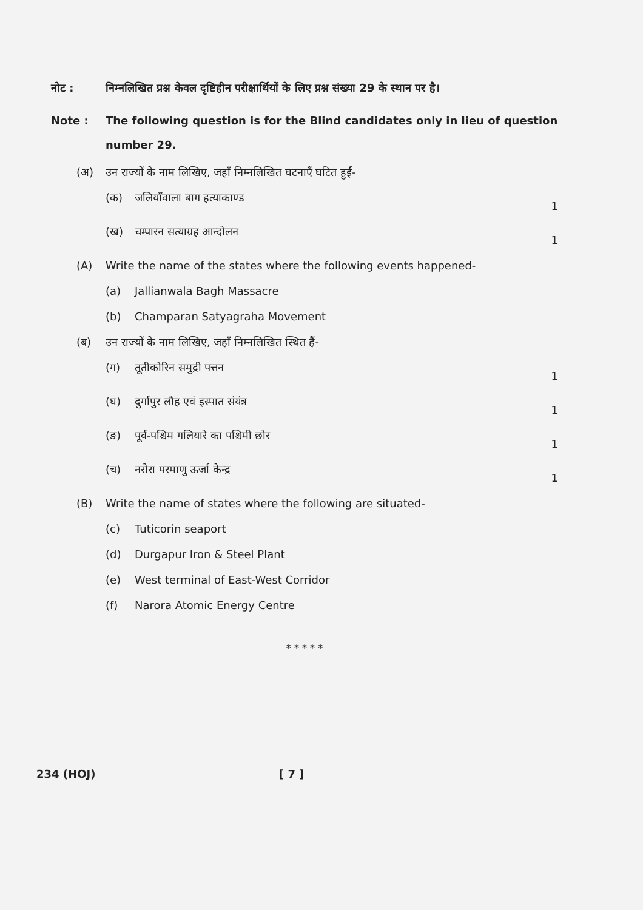नोट : निम्नलिखित प्रश्न केवल दृष्टिहीन परीक्षार्थियों के लिए प्रश्न संख्या 29 के स्थान पर है।
Note : The following question is for the Blind candidates only in lieu of question number 29.
(अ) उन राज्यों के नाम लिखिए, जहाँ निम्नलिखित घटनाएँ घटित हुईं-
(क) जलियाँवाला बाग हत्याकाण्ड
1
(ख) चम्पारन सत्याग्रह आन्दोलन
1
(A) Write the name of the states where the following events happened-
(a) Jallianwala Bagh Massacre
(b) Champaran Satyagraha Movement
(ब) उन राज्यों के नाम लिखिए, जहाँ निम्नलिखित स्थित हैं-
(ग) तूतीकोरिन समुद्री पत्तन
1
(घ) दुर्गापुर लौह एवं इस्पात संयंत्र
1
(ङ) पूर्व-पश्चिम गलियारे का पश्चिमी छोर
1
(च) नरोरा परमाणु ऊर्जा केन्द्र
1
(B) Write the name of states where the following are situated-
(c) Tuticorin seaport
(d) Durgapur Iron & Steel Plant
(e) West terminal of East-West Corridor
(f) Narora Atomic Energy Centre
* * * * *
234 (HOJ) [ 7 ]